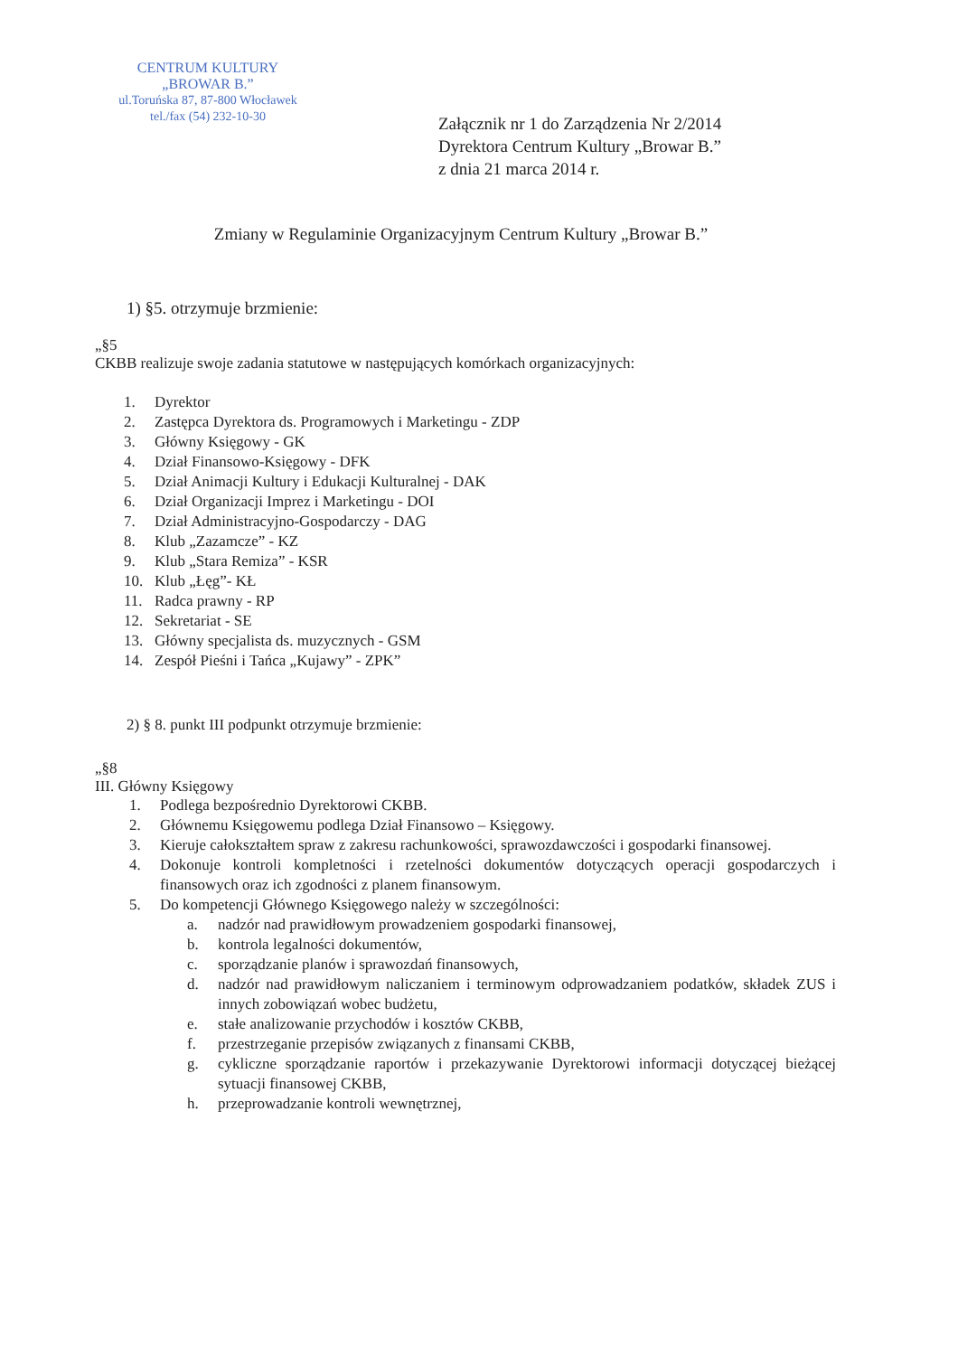CENTRUM KULTURY
„BROWAR B.”
ul.Toruńska 87, 87-800 Włocławek
tel./fax (54) 232-10-30
Załącznik nr 1 do Zarządzenia Nr 2/2014
Dyrektora Centrum Kultury „Browar B.”
z dnia 21 marca 2014 r.
Zmiany w Regulaminie Organizacyjnym Centrum Kultury „Browar B.”
1) §5. otrzymuje brzmienie:
„§5
CKBB realizuje swoje zadania statutowe w następujących komórkach organizacyjnych:
1. Dyrektor
2. Zastępca Dyrektora ds. Programowych i Marketingu - ZDP
3. Główny Księgowy - GK
4. Dział Finansowo-Księgowy - DFK
5. Dział Animacji Kultury i Edukacji Kulturalnej - DAK
6. Dział Organizacji Imprez i Marketingu - DOI
7. Dział Administracyjno-Gospodarczy - DAG
8. Klub „Zazamcze” - KZ
9. Klub „Stara Remiza” - KSR
10. Klub „Łęg”- KŁ
11. Radca prawny - RP
12. Sekretariat - SE
13. Główny specjalista ds. muzycznych - GSM
14. Zespół Pieśni i Tańca „Kujawy” - ZPK”
2) § 8. punkt III podpunkt otrzymuje brzmienie:
„§8
III. Główny Księgowy
1. Podlega bezpośrednio Dyrektorowi CKBB.
2. Głównemu Księgowemu podlega Dział Finansowo – Księgowy.
3. Kieruje całokształtem spraw z zakresu rachunkowości, sprawozdawczości i gospodarki finansowej.
4. Dokonuje kontroli kompletności i rzetelności dokumentów dotyczących operacji gospodarczych i finansowych oraz ich zgodności z planem finansowym.
5. Do kompetencji Głównego Księgowego należy w szczególności:
a. nadzór nad prawidłowym prowadzeniem gospodarki finansowej,
b. kontrola legalności dokumentów,
c. sporządzanie planów i sprawozdań finansowych,
d. nadzór nad prawidłowym naliczaniem i terminowym odprowadzaniem podatków, składek ZUS i innych zobowiązań wobec budżetu,
e. stałe analizowanie przychodów i kosztów CKBB,
f. przestrzeganie przepisów związanych z finansami CKBB,
g. cykliczne sporządzanie raportów i przekazywanie Dyrektorowi informacji dotyczącej bieżącej sytuacji finansowej CKBB,
h. przeprowadzanie kontroli wewnętrznej,